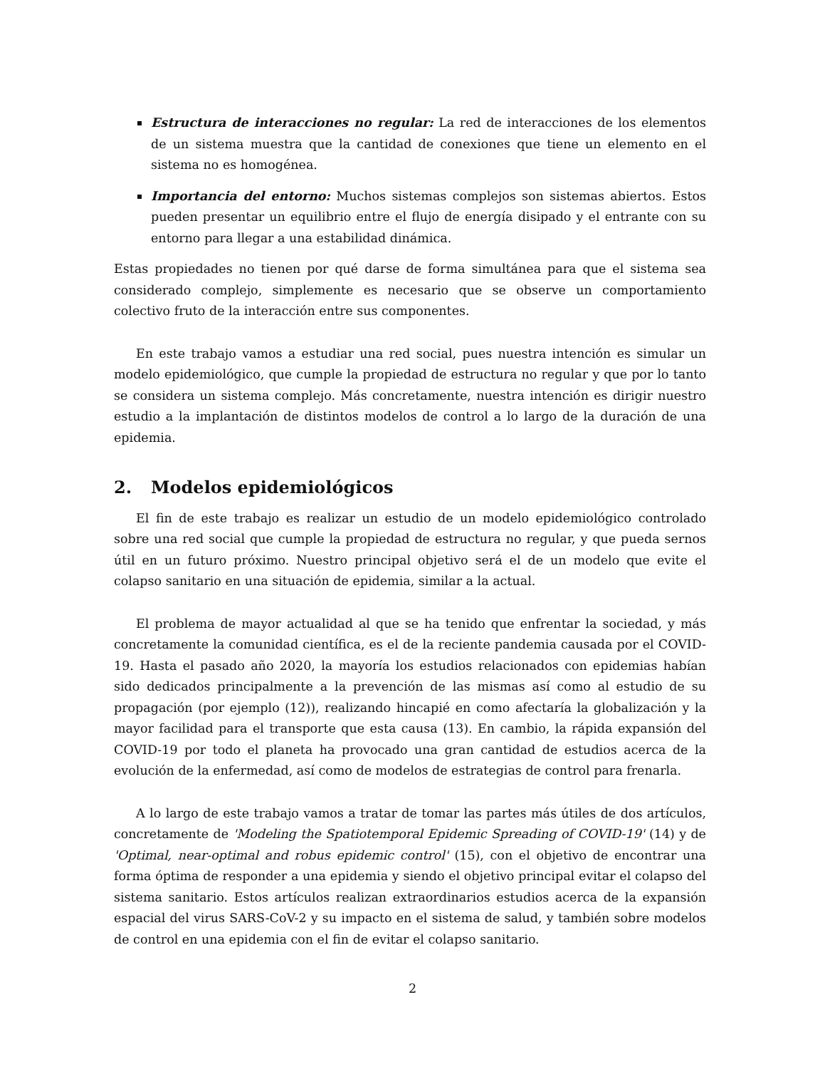Estructura de interacciones no regular: La red de interacciones de los elementos de un sistema muestra que la cantidad de conexiones que tiene un elemento en el sistema no es homogénea.
Importancia del entorno: Muchos sistemas complejos son sistemas abiertos. Estos pueden presentar un equilibrio entre el flujo de energía disipado y el entrante con su entorno para llegar a una estabilidad dinámica.
Estas propiedades no tienen por qué darse de forma simultánea para que el sistema sea considerado complejo, simplemente es necesario que se observe un comportamiento colectivo fruto de la interacción entre sus componentes.
En este trabajo vamos a estudiar una red social, pues nuestra intención es simular un modelo epidemiológico, que cumple la propiedad de estructura no regular y que por lo tanto se considera un sistema complejo. Más concretamente, nuestra intención es dirigir nuestro estudio a la implantación de distintos modelos de control a lo largo de la duración de una epidemia.
2. Modelos epidemiológicos
El fin de este trabajo es realizar un estudio de un modelo epidemiológico controlado sobre una red social que cumple la propiedad de estructura no regular, y que pueda sernos útil en un futuro próximo. Nuestro principal objetivo será el de un modelo que evite el colapso sanitario en una situación de epidemia, similar a la actual.
El problema de mayor actualidad al que se ha tenido que enfrentar la sociedad, y más concretamente la comunidad científica, es el de la reciente pandemia causada por el COVID-19. Hasta el pasado año 2020, la mayoría los estudios relacionados con epidemias habían sido dedicados principalmente a la prevención de las mismas así como al estudio de su propagación (por ejemplo (12)), realizando hincapié en como afectaría la globalización y la mayor facilidad para el transporte que esta causa (13). En cambio, la rápida expansión del COVID-19 por todo el planeta ha provocado una gran cantidad de estudios acerca de la evolución de la enfermedad, así como de modelos de estrategias de control para frenarla.
A lo largo de este trabajo vamos a tratar de tomar las partes más útiles de dos artículos, concretamente de 'Modeling the Spatiotemporal Epidemic Spreading of COVID-19' (14) y de 'Optimal, near-optimal and robus epidemic control' (15), con el objetivo de encontrar una forma óptima de responder a una epidemia y siendo el objetivo principal evitar el colapso del sistema sanitario. Estos artículos realizan extraordinarios estudios acerca de la expansión espacial del virus SARS-CoV-2 y su impacto en el sistema de salud, y también sobre modelos de control en una epidemia con el fin de evitar el colapso sanitario.
2